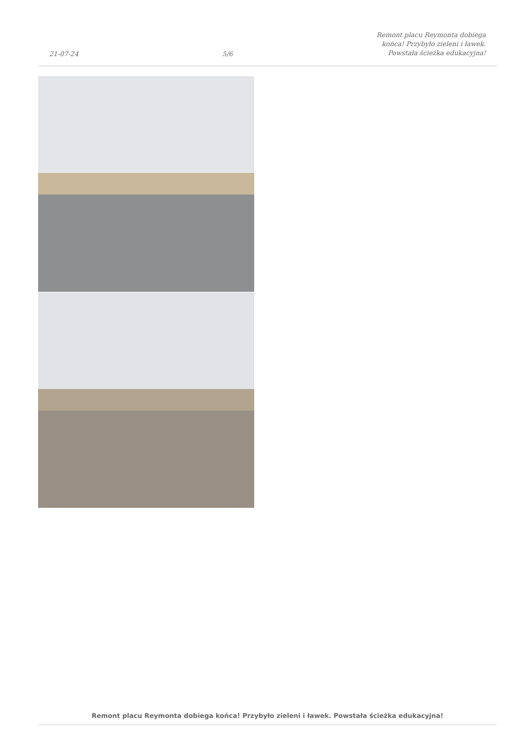21-07-24
5/6
Remont placu Reymonta dobiega
końca! Przybyło zieleni i ławek.
Powstała ścieżka edukacyjna!
Remont placu Reymonta dobiega końca! Przybyło zieleni i ławek. Powstała ścieżka edukacyjna!